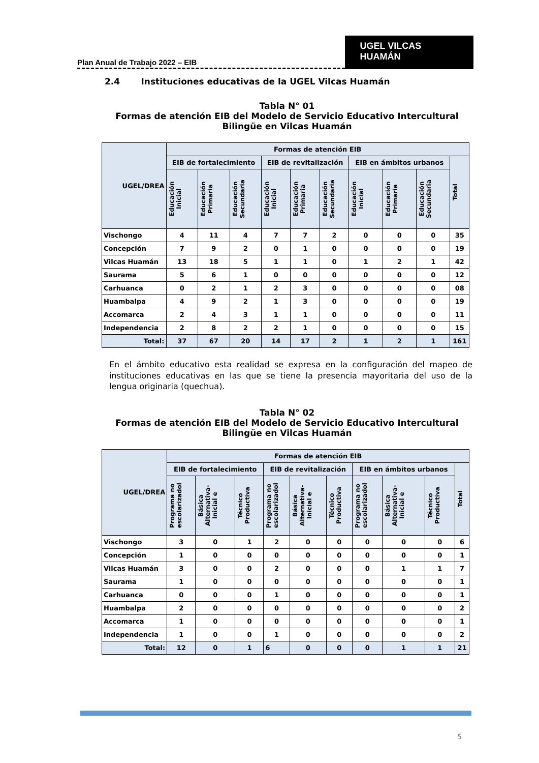Plan Anual de Trabajo 2022 – EIB
UGEL VILCAS HUAMÁN
2.4 Instituciones educativas de la UGEL Vilcas Huamán
Tabla N° 01
Formas de atención EIB del Modelo de Servicio Educativo Intercultural Bilingüe en Vilcas Huamán
| UGEL/DREA | Formas de atención EIB | | | | | | | | | |
| --- | --- | --- | --- | --- | --- | --- | --- | --- | --- | --- |
| | EIB de fortalecimiento | | | EIB de revitalización | | | EIB en ámbitos urbanos | | | Total |
| | Educación Inicial | Educación Primaria | Educación Secundaria | Educación Inicial | Educación Primaria | Educación Secundaria | Educación Inicial | Educación Primaria | Educación Secundaria | |
| Vischongo | 4 | 11 | 4 | 7 | 7 | 2 | 0 | 0 | 0 | 35 |
| Concepción | 7 | 9 | 2 | 0 | 1 | 0 | 0 | 0 | 0 | 19 |
| Vilcas Huamán | 13 | 18 | 5 | 1 | 1 | 0 | 1 | 2 | 1 | 42 |
| Saurama | 5 | 6 | 1 | 0 | 0 | 0 | 0 | 0 | 0 | 12 |
| Carhuanca | 0 | 2 | 1 | 2 | 3 | 0 | 0 | 0 | 0 | 08 |
| Huambalpa | 4 | 9 | 2 | 1 | 3 | 0 | 0 | 0 | 0 | 19 |
| Accomarca | 2 | 4 | 3 | 1 | 1 | 0 | 0 | 0 | 0 | 11 |
| Independencia | 2 | 8 | 2 | 2 | 1 | 0 | 0 | 0 | 0 | 15 |
| Total: | 37 | 67 | 20 | 14 | 17 | 2 | 1 | 2 | 1 | 161 |
En el ámbito educativo esta realidad se expresa en la configuración del mapeo de instituciones educativas en las que se tiene la presencia mayoritaria del uso de la lengua originaria (quechua).
Tabla N° 02
Formas de atención EIB del Modelo de Servicio Educativo Intercultural Bilingüe en Vilcas Huamán
| UGEL/DREA | Formas de atención EIB | | | | | | | | | |
| --- | --- | --- | --- | --- | --- | --- | --- | --- | --- | --- |
| | EIB de fortalecimiento | | | EIB de revitalización | | | EIB en ámbitos urbanos | | | Total |
| | Programa no escolarizadol | Básica Alternativa-Inicial e | Técnico Productiva | Programa no escolarizadol | Básica Alternativa-Inicial e | Técnico Productiva | Programa no escolarizadol | Básica Alternativa-Inicial e | Técnico Productiva | |
| Vischongo | 3 | 0 | 1 | 2 | 0 | 0 | 0 | 0 | 0 | 6 |
| Concepción | 1 | 0 | 0 | 0 | 0 | 0 | 0 | 0 | 0 | 1 |
| Vilcas Huamán | 3 | 0 | 0 | 2 | 0 | 0 | 0 | 1 | 1 | 7 |
| Saurama | 1 | 0 | 0 | 0 | 0 | 0 | 0 | 0 | 0 | 1 |
| Carhuanca | 0 | 0 | 0 | 1 | 0 | 0 | 0 | 0 | 0 | 1 |
| Huambalpa | 2 | 0 | 0 | 0 | 0 | 0 | 0 | 0 | 0 | 2 |
| Accomarca | 1 | 0 | 0 | 0 | 0 | 0 | 0 | 0 | 0 | 1 |
| Independencia | 1 | 0 | 0 | 1 | 0 | 0 | 0 | 0 | 0 | 2 |
| Total: | 12 | 0 | 1 | 6 | 0 | 0 | 0 | 1 | 1 | 21 |
5